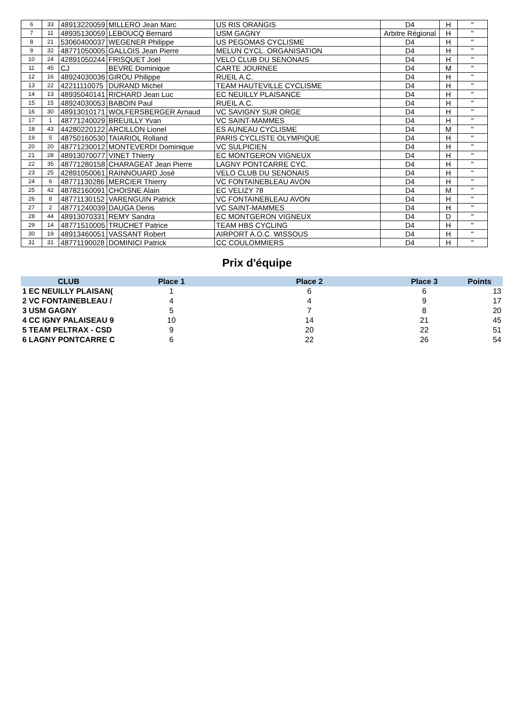| 6 | 33 | 48913220059 | MILLERO Jean Marc | US RIS ORANGIS | D4 | H | " |
| 7 | 11 | 48935130059 | LEBOUCQ Bernard | USM GAGNY | Arbitre Régional | H | " |
| 8 | 21 | 53060400037 | WEGENER Philippe | US PEGOMAS CYCLISME | D4 | H | " |
| 9 | 32 | 48771050005 | GALLOIS Jean Pierre | MELUN CYCL. ORGANISATION | D4 | H | " |
| 10 | 24 | 42891050244 | FRISQUET Joël | VELO CLUB DU SENONAIS | D4 | H | " |
| 11 | 45 | CJ | BEVRE Dominique | CARTE JOURNEE | D4 | M | " |
| 12 | 16 | 48924030036 | GIROU Philippe | RUEIL A.C. | D4 | H | " |
| 13 | 22 | 42211110075 | DURAND Michel | TEAM HAUTEVILLE CYCLISME | D4 | H | " |
| 14 | 13 | 48935040141 | RICHARD Jean Luc | EC NEUILLY PLAISANCE | D4 | H | " |
| 15 | 15 | 48924030053 | BABOIN Paul | RUEIL A.C. | D4 | H | " |
| 16 | 30 | 48913010171 | WOLFERSBERGER Arnaud | VC SAVIGNY SUR ORGE | D4 | H | " |
| 17 | 1 | 48771240029 | BREUILLY Yvan | VC SAINT-MAMMES | D4 | H | " |
| 18 | 43 | 44280220122 | ARCILLON Lionel | ES AUNEAU CYCLISME | D4 | M | " |
| 19 | 5 | 48750160530 | TAIARIOL Rolland | PARIS CYCLISTE OLYMPIQUE | D4 | H | " |
| 20 | 20 | 48771230012 | MONTEVERDI Dominique | VC SULPICIEN | D4 | H | " |
| 21 | 28 | 48913070077 | VINET Thierry | EC MONTGERON VIGNEUX | D4 | H | " |
| 22 | 35 | 48771280158 | CHARAGEAT Jean Pierre | LAGNY PONTCARRE CYC. | D4 | H | " |
| 23 | 25 | 42891050061 | RAINNOUARD José | VELO CLUB DU SENONAIS | D4 | H | " |
| 24 | 6 | 48771130286 | MERCIER Thierry | VC FONTAINEBLEAU AVON | D4 | H | " |
| 25 | 42 | 48782160091 | CHOISNE Alain | EC VELIZY 78 | D4 | M | " |
| 26 | 8 | 48771130152 | VARENGUIN Patrick | VC FONTAINEBLEAU AVON | D4 | H | " |
| 27 | 2 | 48771240039 | DAUGA Denis | VC SAINT-MAMMES | D4 | H | " |
| 28 | 44 | 48913070331 | REMY Sandra | EC MONTGERON VIGNEUX | D4 | D | " |
| 29 | 14 | 48771510005 | TRUCHET Patrice | TEAM HBS CYCLING | D4 | H | " |
| 30 | 19 | 48913460051 | VASSANT Robert | AIRPORT A.O.C. WISSOUS | D4 | H | " |
| 31 | 31 | 48771190028 | DOMINICI Patrick | CC COULOMMIERS | D4 | H | " |
Prix d'équipe
| CLUB | Place 1 | Place 2 | Place 3 | Points |
| --- | --- | --- | --- | --- |
| 1 EC NEUILLY PLAISAN( | 1 | 6 | 6 | 13 |
| 2 VC FONTAINEBLEAU / | 4 | 4 | 9 | 17 |
| 3 USM GAGNY | 5 | 7 | 8 | 20 |
| 4 CC IGNY PALAISEAU 9 | 10 | 14 | 21 | 45 |
| 5 TEAM PELTRAX - CSD | 9 | 20 | 22 | 51 |
| 6 LAGNY PONTCARRE C | 6 | 22 | 26 | 54 |